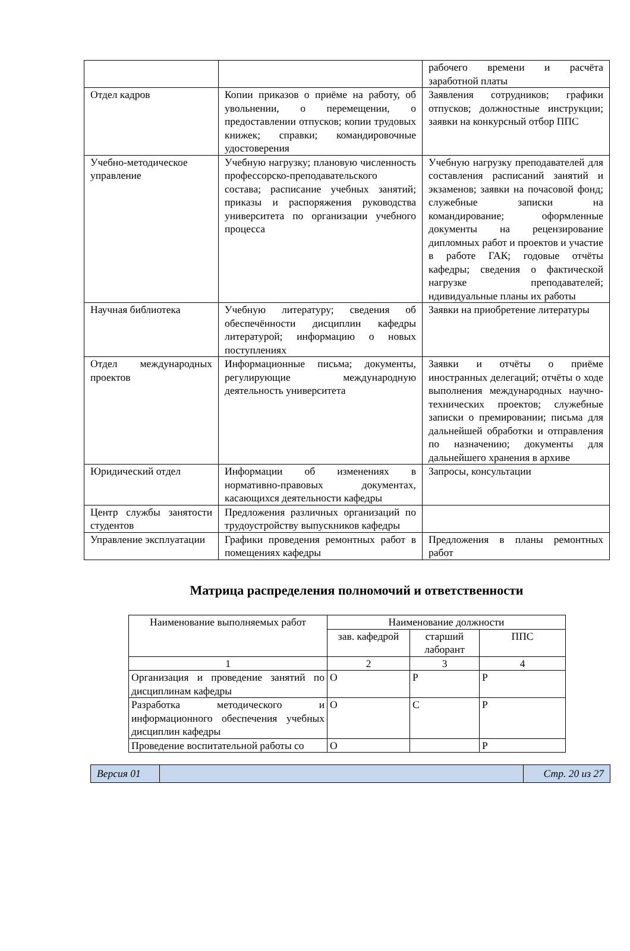| | | рабочего времени и расчёта заработной платы |
| Отдел кадров | Копии приказов о приёме на работу, об увольнении, о перемещении, о предоставлении отпусков; копии трудовых книжек; справки; командировочные удостоверения | Заявления сотрудников; графики отпусков; должностные инструкции; заявки на конкурсный отбор ППС |
| Учебно-методическое управление | Учебную нагрузку; плановую численность профессорско-преподавательского состава; расписание учебных занятий; приказы и распоряжения руководства университета по организации учебного процесса | Учебную нагрузку преподавателей для составления расписаний занятий и экзаменов; заявки на почасовой фонд; служебные записки на командирование; оформленные документы на рецензирование дипломных работ и проектов и участие в работе ГАК; годовые отчёты кафедры; сведения о фактической нагрузке преподавателей; ндивидуальные планы их работы |
| Научная библиотека | Учебную литературу; сведения об обеспечённости дисциплин кафедры литературой; информацию о новых поступлениях | Заявки на приобретение литературы |
| Отдел международных проектов | Информационные письма; документы, регулирующие международную деятельность университета | Заявки и отчёты о приёме иностранных делегаций; отчёты о ходе выполнения международных научно-технических проектов; служебные записки о премировании; письма для дальнейшей обработки и отправления по назначению; документы для дальнейшего хранения в архиве |
| Юридический отдел | Информации об изменениях в нормативно-правовых документах, касающихся деятельности кафедры | Запросы, консультации |
| Центр службы занятости студентов | Предложения различных организаций по трудоустройству выпускников кафедры | |
| Управление эксплуатации | Графики проведения ремонтных работ в помещениях кафедры | Предложения в планы ремонтных работ |
Матрица распределения полномочий и ответственности
| Наименование выполняемых работ | Наименование должности | | |
| --- | --- | --- | --- |
| | зав. кафедрой | старший лаборант | ППС |
| 1 | 2 | 3 | 4 |
| Организация и проведение занятий по дисциплинам кафедры | О | Р | Р |
| Разработка методического и информационного обеспечения учебных дисциплин кафедры | О | С | Р |
| Проведение воспитательной работы со | О | | Р |
| Версия 01 | | Стр. 20 из 27 |